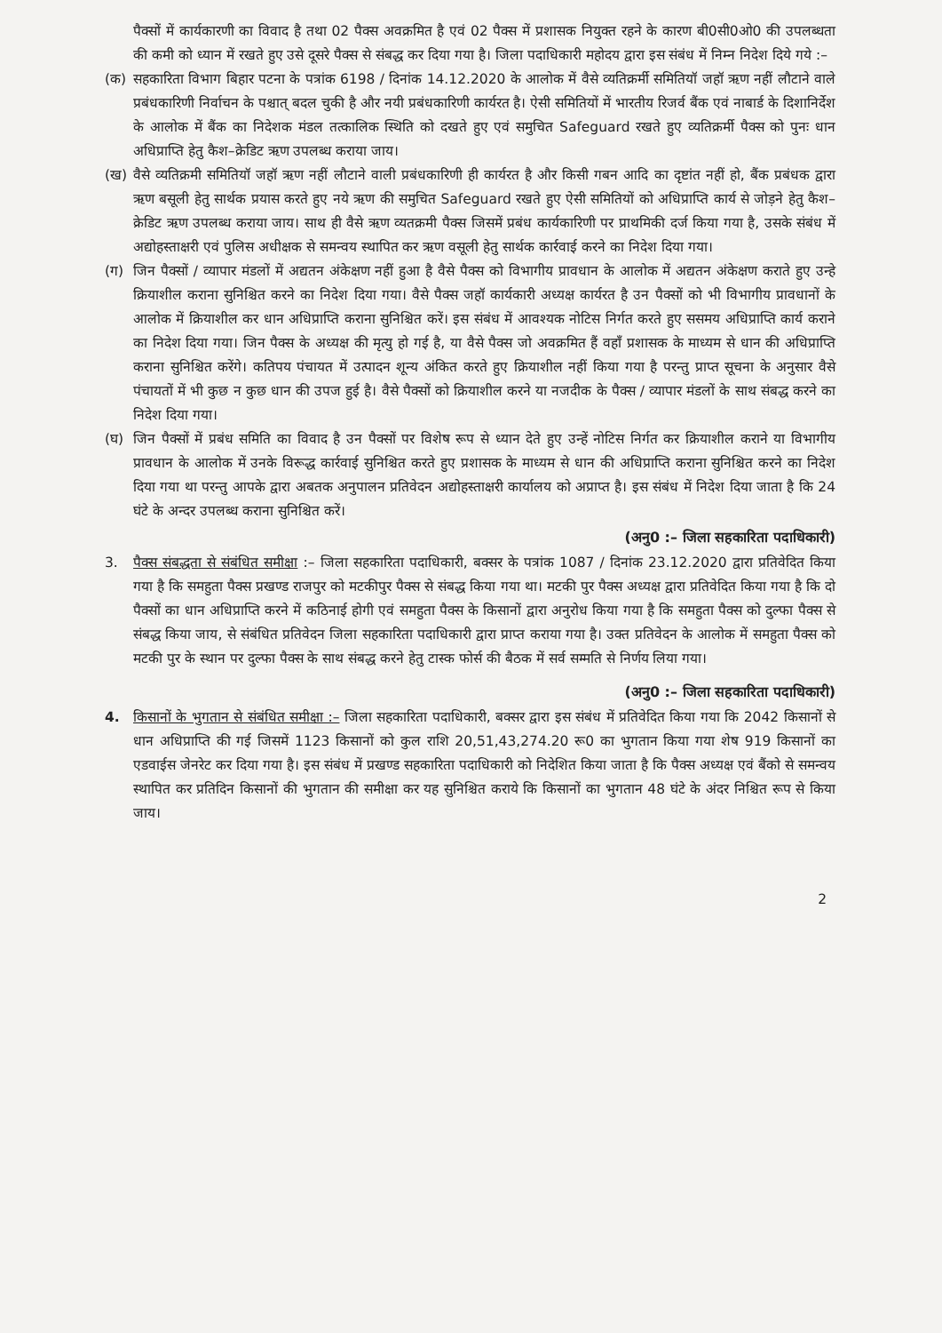पैक्सों में कार्यकारणी का विवाद है तथा 02 पैक्स अवक्रमित है एवं 02 पैक्स में प्रशासक नियुक्त रहने के कारण बी0सी0ओ0 की उपलब्धता की कमी को ध्यान में रखते हुए उसे दूसरे पैक्स से संबद्ध कर दिया गया है। जिला पदाधिकारी महोदय द्वारा इस संबंध में निम्न निदेश दिये गये :–
(क) सहकारिता विभाग बिहार पटना के पत्रांक 6198 / दिनांक 14.12.2020 के आलोक में वैसे व्यतिक्रर्मी समितियॉ जहॉ ऋण नहीं लौटाने वाले प्रबंधकारिणी निर्वाचन के पश्चात् बदल चुकी है और नयी प्रबंधकारिणी कार्यरत है। ऐसी समितियों में भारतीय रिजर्व बैंक एवं नाबार्ड के दिशानिर्देश के आलोक में बैंक का निदेशक मंडल तत्कालिक स्थिति को दखते हुए एवं समुचित Safeguard रखते हुए व्यतिक्रर्मी पैक्स को पुनः धान अधिप्राप्ति हेतु कैश–क्रेडिट ऋण उपलब्ध कराया जाय।
(ख) वैसे व्यतिक्रमी समितियॉ जहॉ ऋण नहीं लौटाने वाली प्रबंधकारिणी ही कार्यरत है और किसी गबन आदि का दृष्टांत नहीं हो, बैंक प्रबंधक द्वारा ऋण बसूली हेतु सार्थक प्रयास करते हुए नये ऋण की समुचित Safeguard रखते हुए ऐसी समितियों को अधिप्राप्ति कार्य से जोड़ने हेतु कैश–क्रेडिट ऋण उपलब्ध कराया जाय। साथ ही वैसे ऋण व्यतक्रमी पैक्स जिसमें प्रबंध कार्यकारिणी पर प्राथमिकी दर्ज किया गया है, उसके संबंध में अद्योहस्ताक्षरी एवं पुलिस अधीक्षक से समन्वय स्थापित कर ऋण वसूली हेतु सार्थक कार्रवाई करने का निदेश दिया गया।
(ग) जिन पैक्सों / व्यापार मंडलों में अद्यतन अंकेक्षण नहीं हुआ है वैसे पैक्स को विभागीय प्रावधान के आलोक में अद्यतन अंकेक्षण कराते हुए उन्हे क्रियाशील कराना सुनिश्चित करने का निदेश दिया गया। वैसे पैक्स जहॉ कार्यकारी अध्यक्ष कार्यरत है उन पैक्सों को भी विभागीय प्रावधानों के आलोक में क्रियाशील कर धान अधिप्राप्ति कराना सुनिश्चित करें। इस संबंध में आवश्यक नोटिस निर्गत करते हुए ससमय अधिप्राप्ति कार्य कराने का निदेश दिया गया। जिन पैक्स के अध्यक्ष की मृत्यु हो गई है, या वैसे पैक्स जो अवक्रमित हैं वहाँ प्रशासक के माध्यम से धान की अधिप्राप्ति कराना सुनिश्चित करेंगे। कतिपय पंचायत में उत्पादन शून्य अंकित करते हुए क्रियाशील नहीं किया गया है परन्तु प्राप्त सूचना के अनुसार वैसे पंचायतों में भी कुछ न कुछ धान की उपज हुई है। वैसे पैक्सों को क्रियाशील करने या नजदीक के पैक्स / व्यापार मंडलों के साथ संबद्ध करने का निदेश दिया गया।
(घ) जिन पैक्सों में प्रबंध समिति का विवाद है उन पैक्सों पर विशेष रूप से ध्यान देते हुए उन्हें नोटिस निर्गत कर क्रियाशील कराने या विभागीय प्रावधान के आलोक में उनके विरूद्ध कार्रवाई सुनिश्चित करते हुए प्रशासक के माध्यम से धान की अधिप्राप्ति कराना सुनिश्चित करने का निदेश दिया गया था परन्तु आपके द्वारा अबतक अनुपालन प्रतिवेदन अद्योहस्ताक्षरी कार्यालय को अप्राप्त है। इस संबंध में निदेश दिया जाता है कि 24 घंटे के अन्दर उपलब्ध कराना सुनिश्चित करें।
(अनु0 :– जिला सहकारिता पदाधिकारी)
3. पैक्स संबद्धता से संबंधित समीक्षा :– जिला सहकारिता पदाधिकारी, बक्सर के पत्रांक 1087 / दिनांक 23.12.2020 द्वारा प्रतिवेदित किया गया है कि समहुता पैक्स प्रखण्ड राजपुर को मटकीपुर पैक्स से संबद्ध किया गया था। मटकी पुर पैक्स अध्यक्ष द्वारा प्रतिवेदित किया गया है कि दो पैक्सों का धान अधिप्राप्ति करने में कठिनाई होगी एवं समहुता पैक्स के किसानों द्वारा अनुरोध किया गया है कि समहुता पैक्स को दुल्फा पैक्स से संबद्ध किया जाय, से संबंधित प्रतिवेदन जिला सहकारिता पदाधिकारी द्वारा प्राप्त कराया गया है। उक्त प्रतिवेदन के आलोक में समहुता पैक्स को मटकी पुर के स्थान पर दुल्फा पैक्स के साथ संबद्ध करने हेतु टास्क फोर्स की बैठक में सर्व सम्मति से निर्णय लिया गया।
(अनु0 :– जिला सहकारिता पदाधिकारी)
4. किसानों के भुगतान से संबंधित समीक्षा :– जिला सहकारिता पदाधिकारी, बक्सर द्वारा इस संबंध में प्रतिवेदित किया गया कि 2042 किसानों से धान अधिप्राप्ति की गई जिसमें 1123 किसानों को कुल राशि 20,51,43,274.20 रू0 का भुगतान किया गया शेष 919 किसानों का एडवाईस जेनरेट कर दिया गया है। इस संबंध में प्रखण्ड सहकारिता पदाधिकारी को निदेशित किया जाता है कि पैक्स अध्यक्ष एवं बैंको से समन्वय स्थापित कर प्रतिदिन किसानों की भुगतान की समीक्षा कर यह सुनिश्चित कराये कि किसानों का भुगतान 48 घंटे के अंदर निश्चित रूप से किया जाय।
2